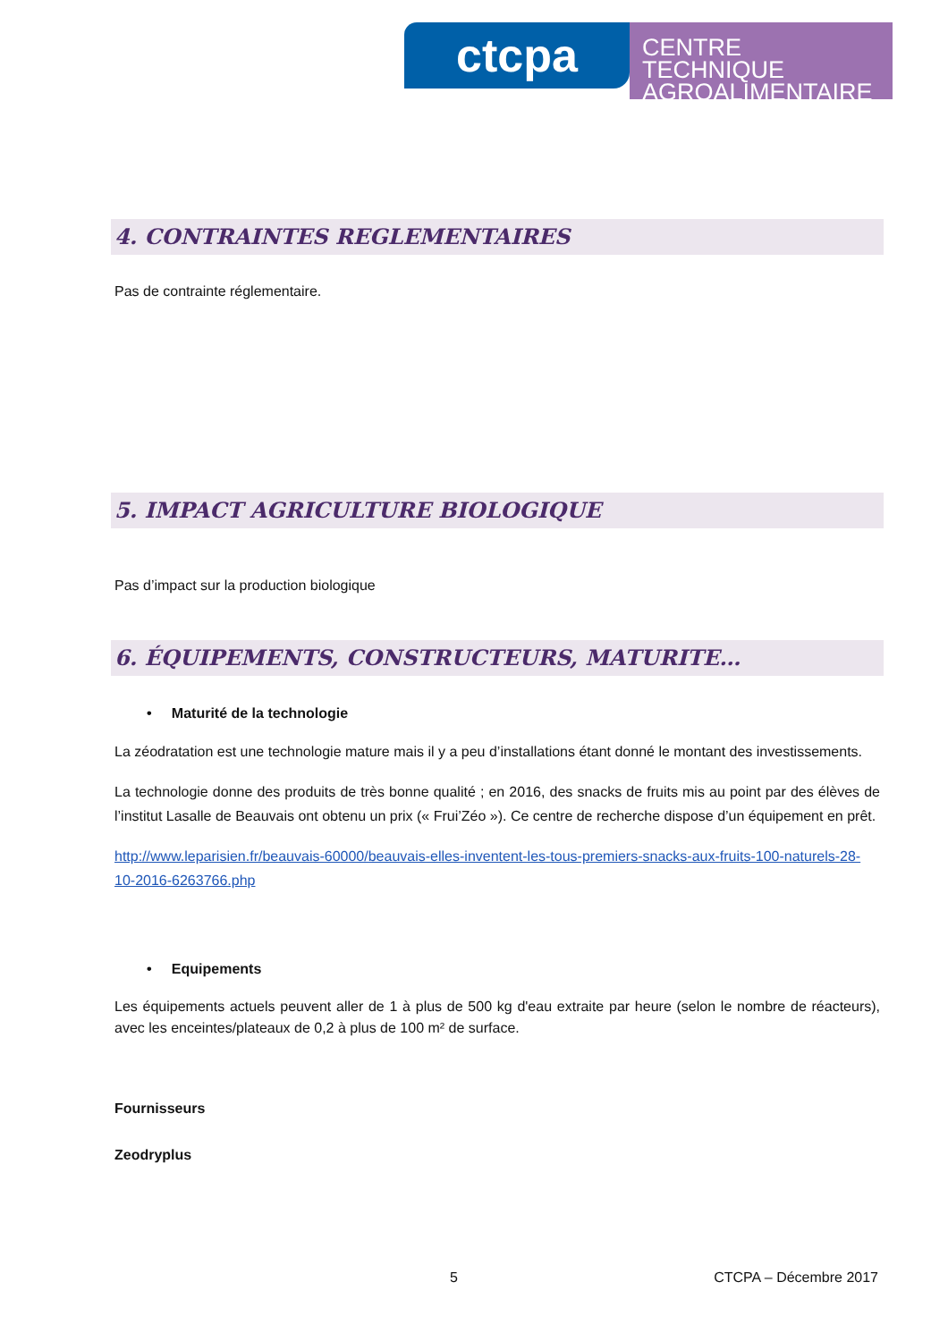ctcpa
CENTRE TECHNIQUE
AGROALIMENTAIRE
4. CONTRAINTES REGLEMENTAIRES
Pas de contrainte réglementaire.
5. IMPACT AGRICULTURE BIOLOGIQUE
Pas d’impact sur la production biologique
6. ÉQUIPEMENTS, CONSTRUCTEURS, MATURITE…
• Maturité de la technologie
La zéodratation est une technologie mature mais il y a peu d’installations étant donné le montant des investissements.
La technologie donne des produits de très bonne qualité ; en 2016, des snacks de fruits mis au point par des élèves de l’institut Lasalle de Beauvais ont obtenu un prix (« Frui’Zéo »). Ce centre de recherche dispose d’un équipement en prêt.
http://www.leparisien.fr/beauvais-60000/beauvais-elles-inventent-les-tous-premiers-snacks-aux-fruits-100-naturels-28-10-2016-6263766.php
• Equipements
Les équipements actuels peuvent aller de 1 à plus de 500 kg d'eau extraite par heure (selon le nombre de réacteurs), avec les enceintes/plateaux de 0,2 à plus de 100 m² de surface.
Fournisseurs
Zeodryplus
5 CTCPA – Décembre 2017